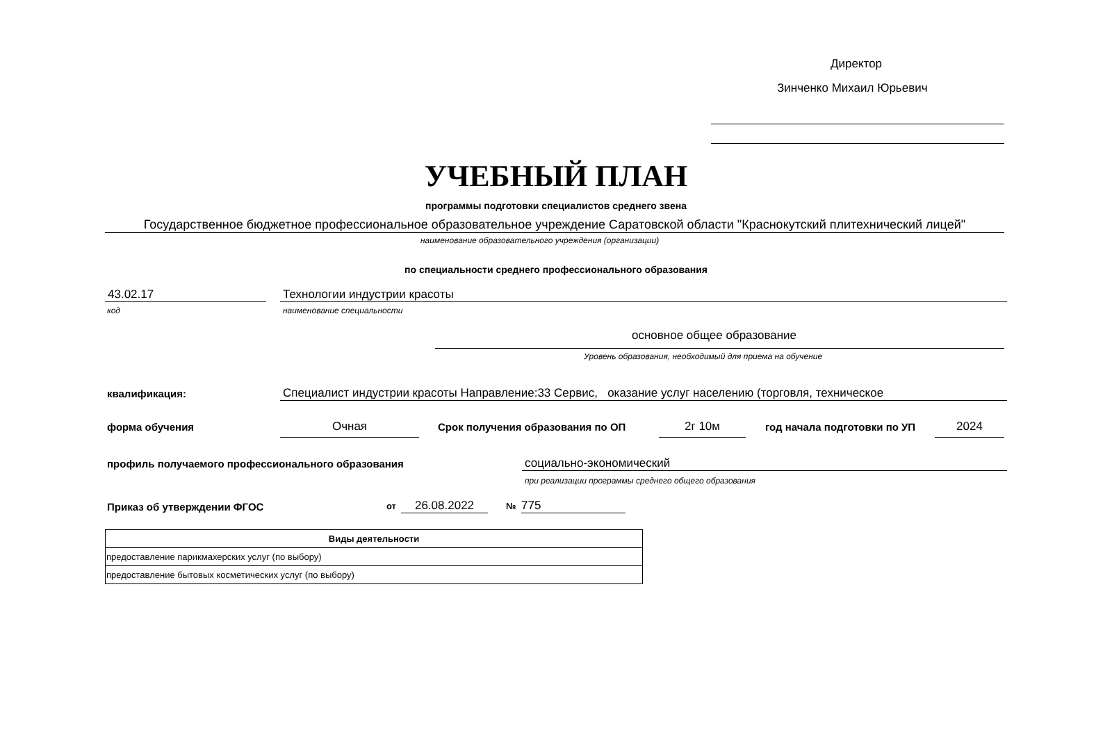Директор
Зинченко Михаил Юрьевич
УЧЕБНЫЙ ПЛАН
программы подготовки специалистов среднего звена
Государственное бюджетное профессиональное образовательное учреждение Саратовской области "Краснокутский плитехнический лицей"
наименование образовательного учреждения (организации)
по специальности среднего профессионального образования
43.02.17 Технологии индустрии красоты
код наименование специальности
основное общее образование
Уровень образования, необходимый для приема на обучение
квалификация: Специалист индустрии красоты Направление:33 Сервис, оказание услуг населению (торговля, техническое
форма обучения Очная
Срок получения образования по ОП
2г 10м год начала подготовки по УП 2024
профиль получаемого профессионального образования
социально-экономический
при реализации программы среднего общего образования
Приказ об утверждении ФГОС от 26.08.2022 № 775
| Виды деятельности |
| --- |
| предоставление парикмахерских услуг (по выбору) |
| предоставление бытовых косметических услуг (по выбору) |